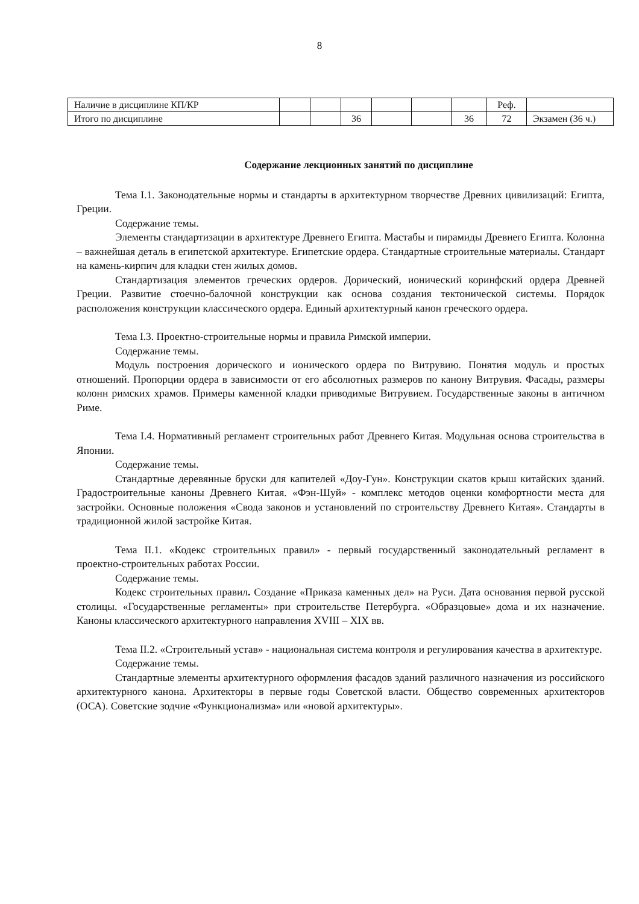8
| Наличие в дисциплине КП/КР | | | | | | | Реф. | |
| Итого по дисциплине | | | 36 | | | 36 | 72 | Экзамен (36 ч.) |
Содержание лекционных занятий по дисциплине
Тема I.1. Законодательные нормы и стандарты в архитектурном творчестве Древних цивилизаций: Египта, Греции.
Содержание темы.
Элементы стандартизации в архитектуре Древнего Египта. Мастабы и пирамиды Древнего Египта. Колонна – важнейшая деталь в египетской архитектуре. Египетские ордера. Стандартные строительные материалы. Стандарт на камень-кирпич для кладки стен жилых домов.
Стандартизация элементов греческих ордеров. Дорический, ионический коринфский ордера Древней Греции. Развитие стоечно-балочной конструкции как основа создания тектонической системы. Порядок расположения конструкции классического ордера. Единый архитектурный канон греческого ордера.
Тема I.3. Проектно-строительные нормы и правила Римской империи.
Содержание темы.
Модуль построения дорического и ионического ордера по Витрувию. Понятия модуль и простых отношений. Пропорции ордера в зависимости от его абсолютных размеров по канону Витрувия. Фасады, размеры колонн римских храмов. Примеры каменной кладки приводимые Витрувием. Государственные законы в античном Риме.
Тема I.4. Нормативный регламент строительных работ Древнего Китая. Модульная основа строительства в Японии.
Содержание темы.
Стандартные деревянные бруски для капителей «Доу-Гун». Конструкции скатов крыш китайских зданий. Градостроительные каноны Древнего Китая. «Фэн-Шуй» - комплекс методов оценки комфортности места для застройки. Основные положения «Свода законов и установлений по строительству Древнего Китая». Стандарты в традиционной жилой застройке Китая.
Тема II.1. «Кодекс строительных правил» - первый государственный законодательный регламент в проектно-строительных работах России.
Содержание темы.
Кодекс строительных правил. Создание «Приказа каменных дел» на Руси. Дата основания первой русской столицы. «Государственные регламенты» при строительстве Петербурга. «Образцовые» дома и их назначение. Каноны классического архитектурного направления XVIII – XIX вв.
Тема II.2. «Строительный устав» - национальная система контроля и регулирования качества в архитектуре.
Содержание темы.
Стандартные элементы архитектурного оформления фасадов зданий различного назначения из российского архитектурного канона. Архитекторы в первые годы Советской власти. Общество современных архитекторов (ОСА). Советские зодчие «Функционализма» или «новой архитектуры».